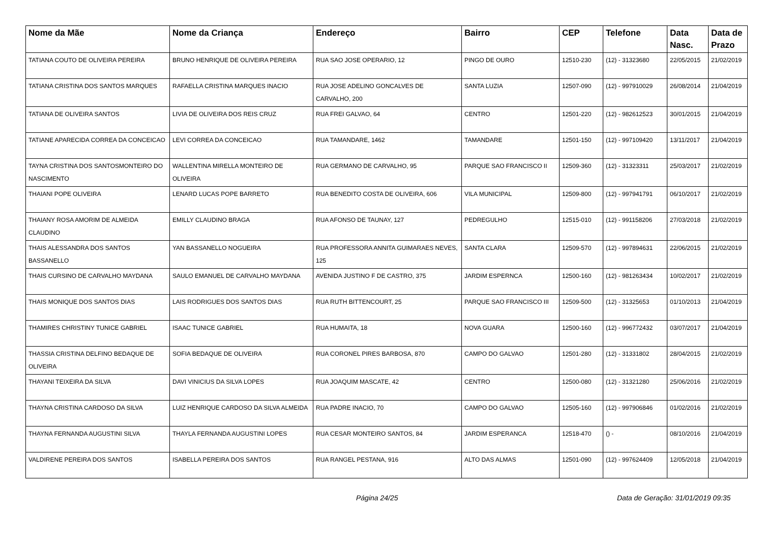| Nome da Mãe | Nome da Criança | Endereço | Bairro | CEP | Telefone | Data Nasc. | Data de Prazo |
| --- | --- | --- | --- | --- | --- | --- | --- |
| TATIANA COUTO DE OLIVEIRA PEREIRA | BRUNO HENRIQUE DE OLIVEIRA PEREIRA | RUA SAO JOSE OPERARIO, 12 | PINGO DE OURO | 12510-230 | (12) - 31323680 | 22/05/2015 | 21/02/2019 |
| TATIANA CRISTINA DOS SANTOS MARQUES | RAFAELLA CRISTINA MARQUES INACIO | RUA JOSE ADELINO GONCALVES DE CARVALHO, 200 | SANTA LUZIA | 12507-090 | (12) - 997910029 | 26/08/2014 | 21/04/2019 |
| TATIANA DE OLIVEIRA SANTOS | LIVIA DE OLIVEIRA DOS REIS CRUZ | RUA FREI GALVAO, 64 | CENTRO | 12501-220 | (12) - 982612523 | 30/01/2015 | 21/04/2019 |
| TATIANE APARECIDA CORREA DA CONCEICAO | LEVI CORREA DA CONCEICAO | RUA TAMANDARE, 1462 | TAMANDARE | 12501-150 | (12) - 997109420 | 13/11/2017 | 21/04/2019 |
| TAYNA CRISTINA DOS SANTOSMONTEIRO DO NASCIMENTO | WALLENTINA MIRELLA MONTEIRO DE OLIVEIRA | RUA GERMANO DE CARVALHO, 95 | PARQUE SAO FRANCISCO II | 12509-360 | (12) - 31323311 | 25/03/2017 | 21/02/2019 |
| THAIANI POPE OLIVEIRA | LENARD LUCAS POPE BARRETO | RUA BENEDITO COSTA DE OLIVEIRA, 606 | VILA MUNICIPAL | 12509-800 | (12) - 997941791 | 06/10/2017 | 21/02/2019 |
| THAIANY ROSA AMORIM DE ALMEIDA CLAUDINO | EMILLY CLAUDINO BRAGA | RUA AFONSO DE TAUNAY, 127 | PEDREGULHO | 12515-010 | (12) - 991158206 | 27/03/2018 | 21/02/2019 |
| THAIS ALESSANDRA DOS SANTOS BASSANELLO | YAN BASSANELLO NOGUEIRA | RUA PROFESSORA ANNITA GUIMARAES NEVES, 125 | SANTA CLARA | 12509-570 | (12) - 997894631 | 22/06/2015 | 21/02/2019 |
| THAIS CURSINO DE CARVALHO MAYDANA | SAULO EMANUEL DE CARVALHO MAYDANA | AVENIDA JUSTINO F DE CASTRO, 375 | JARDIM ESPERNCA | 12500-160 | (12) - 981263434 | 10/02/2017 | 21/02/2019 |
| THAIS MONIQUE DOS SANTOS DIAS | LAIS RODRIGUES DOS SANTOS DIAS | RUA RUTH BITTENCOURT, 25 | PARQUE SAO FRANCISCO III | 12509-500 | (12) - 31325653 | 01/10/2013 | 21/04/2019 |
| THAMIRES CHRISTINY TUNICE GABRIEL | ISAAC TUNICE GABRIEL | RUA HUMAITA, 18 | NOVA GUARA | 12500-160 | (12) - 996772432 | 03/07/2017 | 21/04/2019 |
| THASSIA CRISTINA DELFINO BEDAQUE DE OLIVEIRA | SOFIA BEDAQUE DE OLIVEIRA | RUA CORONEL PIRES BARBOSA, 870 | CAMPO DO GALVAO | 12501-280 | (12) - 31331802 | 28/04/2015 | 21/02/2019 |
| THAYANI TEIXEIRA DA SILVA | DAVI VINICIUS DA SILVA LOPES | RUA JOAQUIM MASCATE, 42 | CENTRO | 12500-080 | (12) - 31321280 | 25/06/2016 | 21/02/2019 |
| THAYNA CRISTINA CARDOSO DA SILVA | LUIZ HENRIQUE CARDOSO DA SILVA ALMEIDA | RUA PADRE INACIO, 70 | CAMPO DO GALVAO | 12505-160 | (12) - 997906846 | 01/02/2016 | 21/02/2019 |
| THAYNA FERNANDA AUGUSTINI SILVA | THAYLA FERNANDA AUGUSTINI LOPES | RUA CESAR MONTEIRO SANTOS, 84 | JARDIM ESPERANCA | 12518-470 | () - | 08/10/2016 | 21/04/2019 |
| VALDIRENE PEREIRA DOS SANTOS | ISABELLA PEREIRA DOS SANTOS | RUA RANGEL PESTANA, 916 | ALTO DAS ALMAS | 12501-090 | (12) - 997624409 | 12/05/2018 | 21/04/2019 |
Página 24/25 Data de Geração: 31/01/2019 09:35